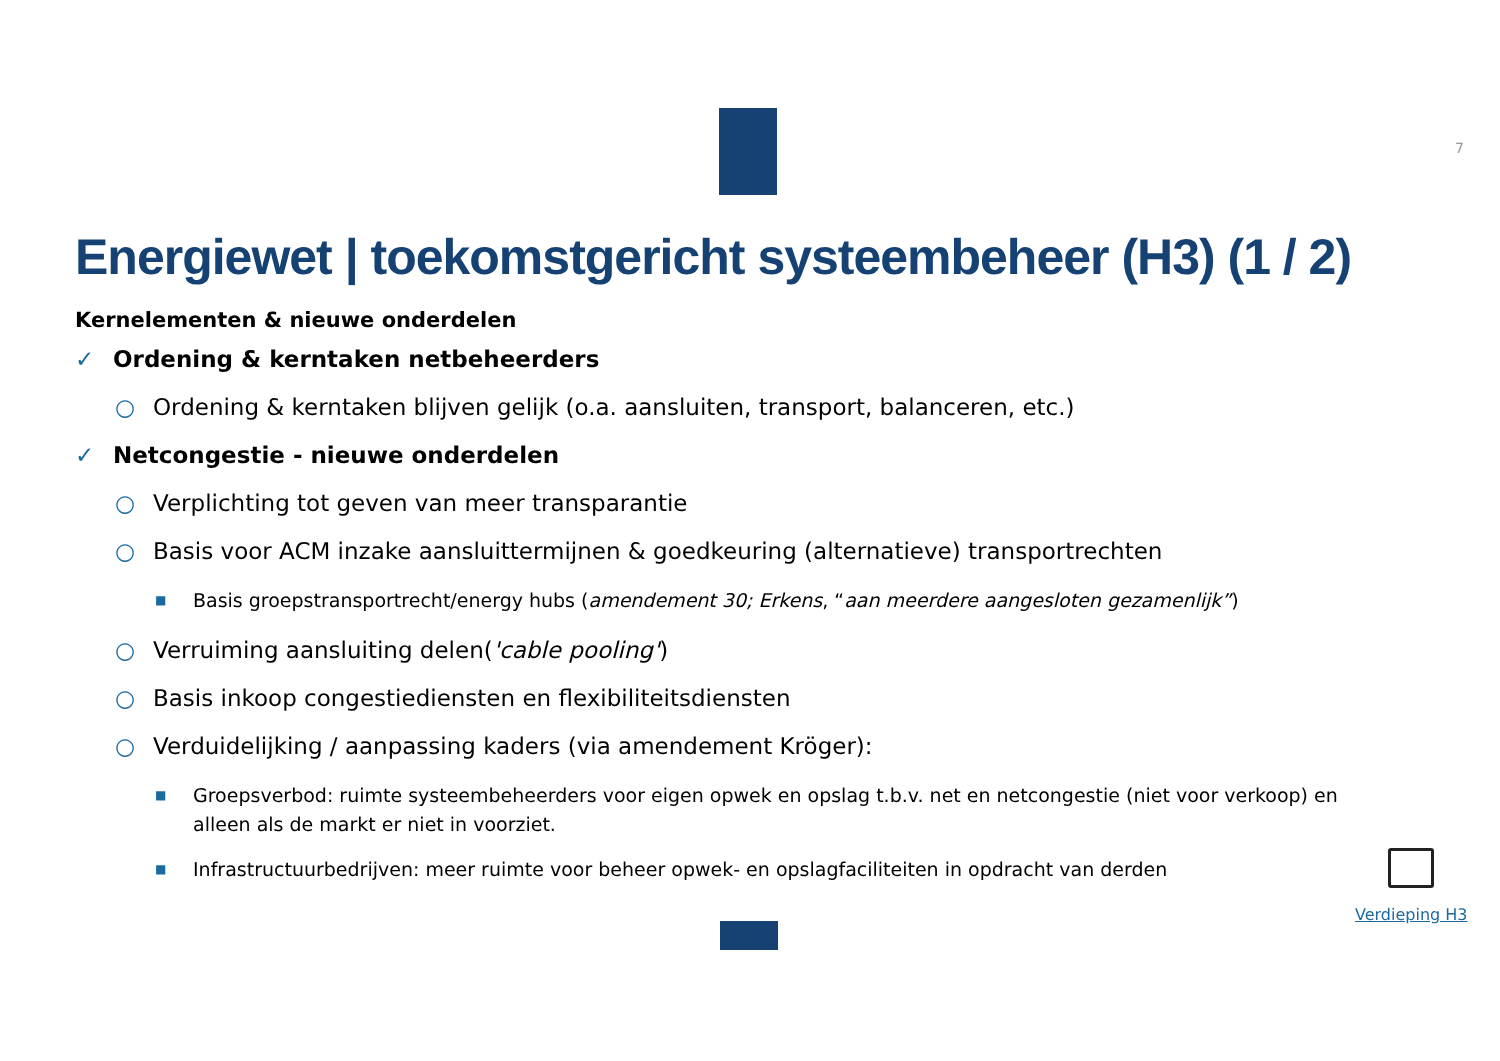7
Energiewet | toekomstgericht systeembeheer (H3) (1 / 2)
Kernelementen & nieuwe onderdelen
✓ Ordening & kerntaken netbeheerders
○ Ordening & kerntaken blijven gelijk (o.a. aansluiten, transport, balanceren, etc.)
✓ Netcongestie - nieuwe onderdelen
○ Verplichting tot geven van meer transparantie
○ Basis voor ACM inzake aansluittermijnen & goedkeuring (alternatieve) transportrechten
■ Basis groepstransportrecht/energy hubs (amendement 30; Erkens, “aan meerdere aangesloten gezamenlijk”)
○ Verruiming aansluiting delen('cable pooling')
○ Basis inkoop congestiediensten en flexibiliteitsdiensten
○ Verduidelijking / aanpassing kaders (via amendement Kröger):
■ Groepsverbod: ruimte systeembeheerders voor eigen opwek en opslag t.b.v. net en netcongestie (niet voor verkoop) en alleen als de markt er niet in voorziet.
■ Infrastructuurbedrijven: meer ruimte voor beheer opwek- en opslagfaciliteiten in opdracht van derden
Verdieping H3